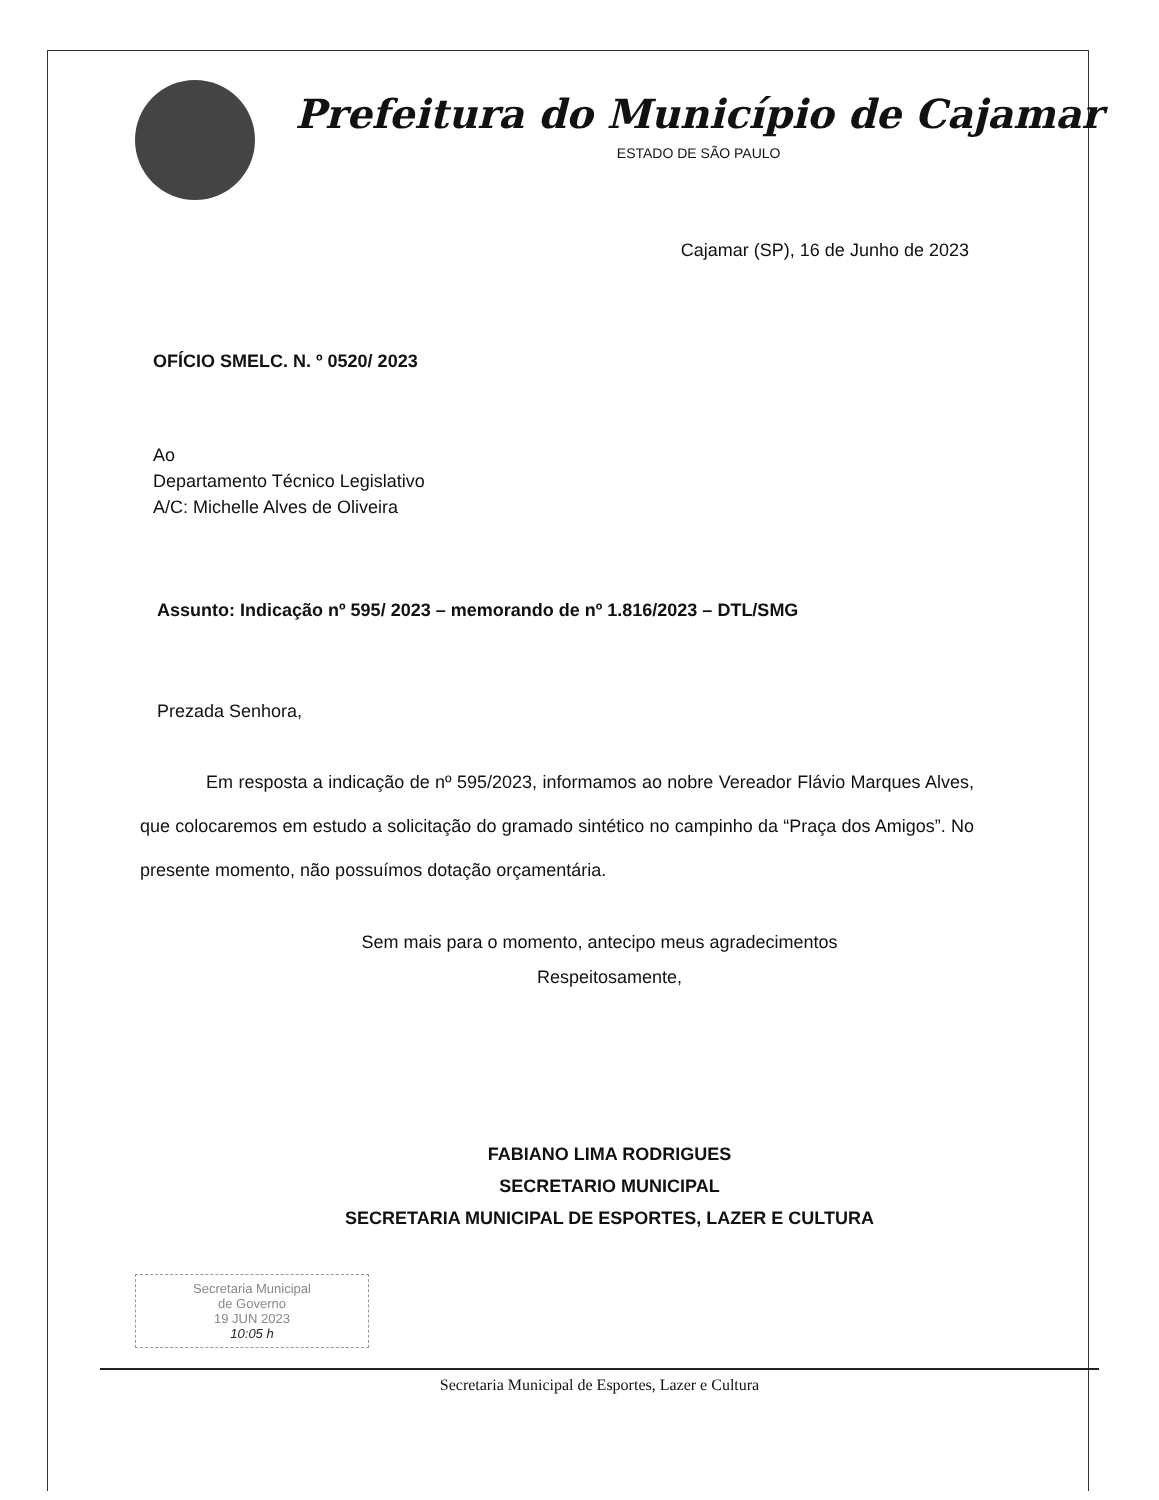Prefeitura do Município de Cajamar
ESTADO DE SÃO PAULO
Cajamar (SP), 16 de Junho de 2023
OFÍCIO SMELC. N. º 0520/ 2023
Ao
Departamento Técnico Legislativo
A/C: Michelle Alves de Oliveira
Assunto: Indicação nº 595/ 2023 – memorando de nº 1.816/2023 – DTL/SMG
Prezada Senhora,
Em resposta a indicação de nº 595/2023, informamos ao nobre Vereador Flávio Marques Alves, que colocaremos em estudo a solicitação do gramado sintético no campinho da “Praça dos Amigos”. No presente momento, não possuímos dotação orçamentária.
Sem mais para o momento, antecipo meus agradecimentos
Respeitosamente,
FABIANO LIMA RODRIGUES
SECRETARIO MUNICIPAL
SECRETARIA MUNICIPAL DE ESPORTES, LAZER E CULTURA
Secretaria Municipal
de Governo
19 JUN 2023
10:05 h
Secretaria Municipal de Esportes, Lazer e Cultura